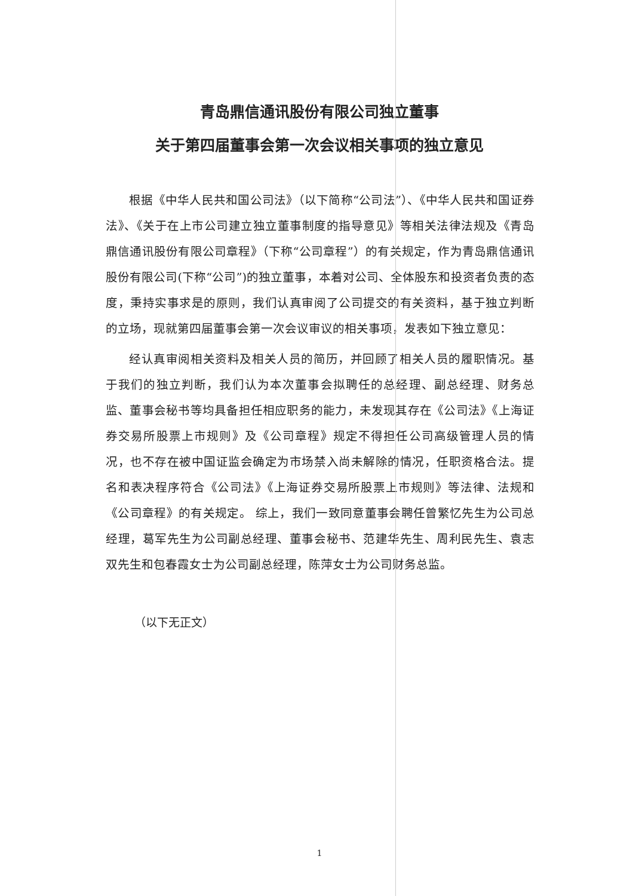青岛鼎信通讯股份有限公司独立董事
关于第四届董事会第一次会议相关事项的独立意见
根据《中华人民共和国公司法》（以下简称“公司法”）、《中华人民共和国证券法》、《关于在上市公司建立独立董事制度的指导意见》等相关法律法规及《青岛鼎信通讯股份有限公司章程》（下称“公司章程”）的有关规定，作为青岛鼎信通讯股份有限公司(下称“公司”)的独立董事，本着对公司、全体股东和投资者负责的态度，秉持实事求是的原则，我们认真审阅了公司提交的有关资料，基于独立判断的立场，现就第四届董事会第一次会议审议的相关事项，发表如下独立意见：
经认真审阅相关资料及相关人员的简历，并回顾了相关人员的履职情况。基于我们的独立判断，我们认为本次董事会拟聘任的总经理、副总经理、财务总监、董事会秘书等均具备担任相应职务的能力，未发现其存在《公司法》《上海证券交易所股票上市规则》及《公司章程》规定不得担任公司高级管理人员的情况，也不存在被中国证监会确定为市场禁入尚未解除的情况，任职资格合法。提名和表决程序符合《公司法》《上海证券交易所股票上市规则》等法律、法规和《公司章程》的有关规定。 综上，我们一致同意董事会聘任曾繁忆先生为公司总经理，葛军先生为公司副总经理、董事会秘书、范建华先生、周利民先生、袁志双先生和包春霞女士为公司副总经理，陈萍女士为公司财务总监。
（以下无正文）
1